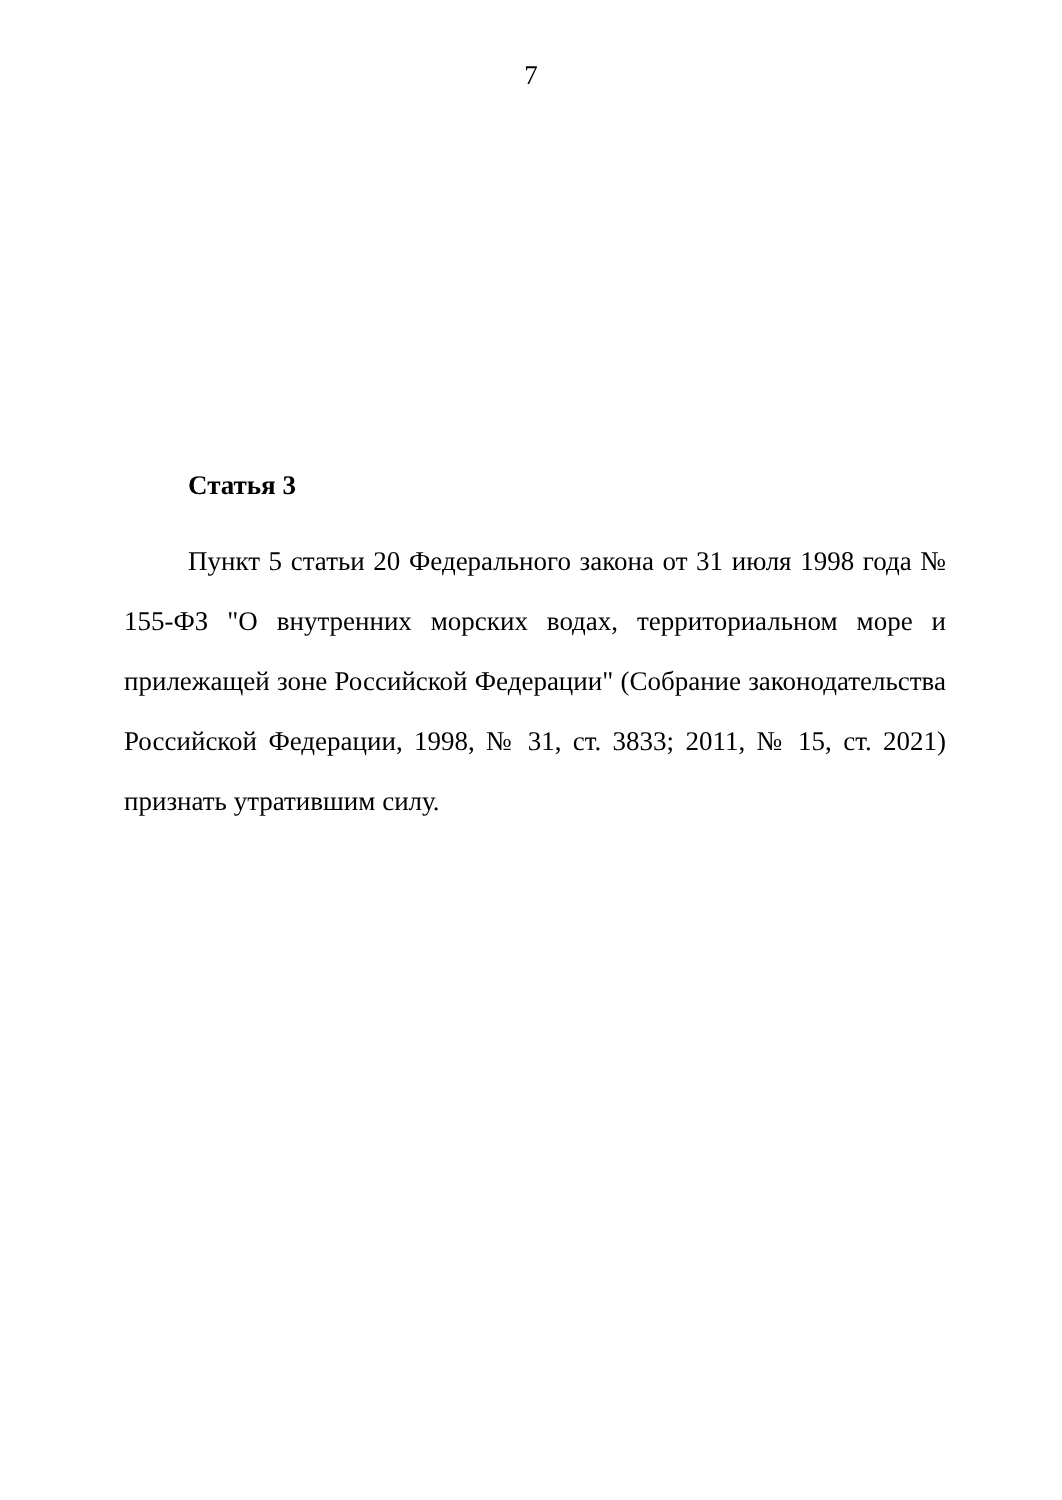7
Статья 3
Пункт 5 статьи 20 Федерального закона от 31 июля 1998 года № 155-ФЗ "О внутренних морских водах, территориальном море и прилежащей зоне Российской Федерации" (Собрание законодательства Российской Федерации, 1998, № 31, ст. 3833; 2011, № 15, ст. 2021) признать утратившим силу.